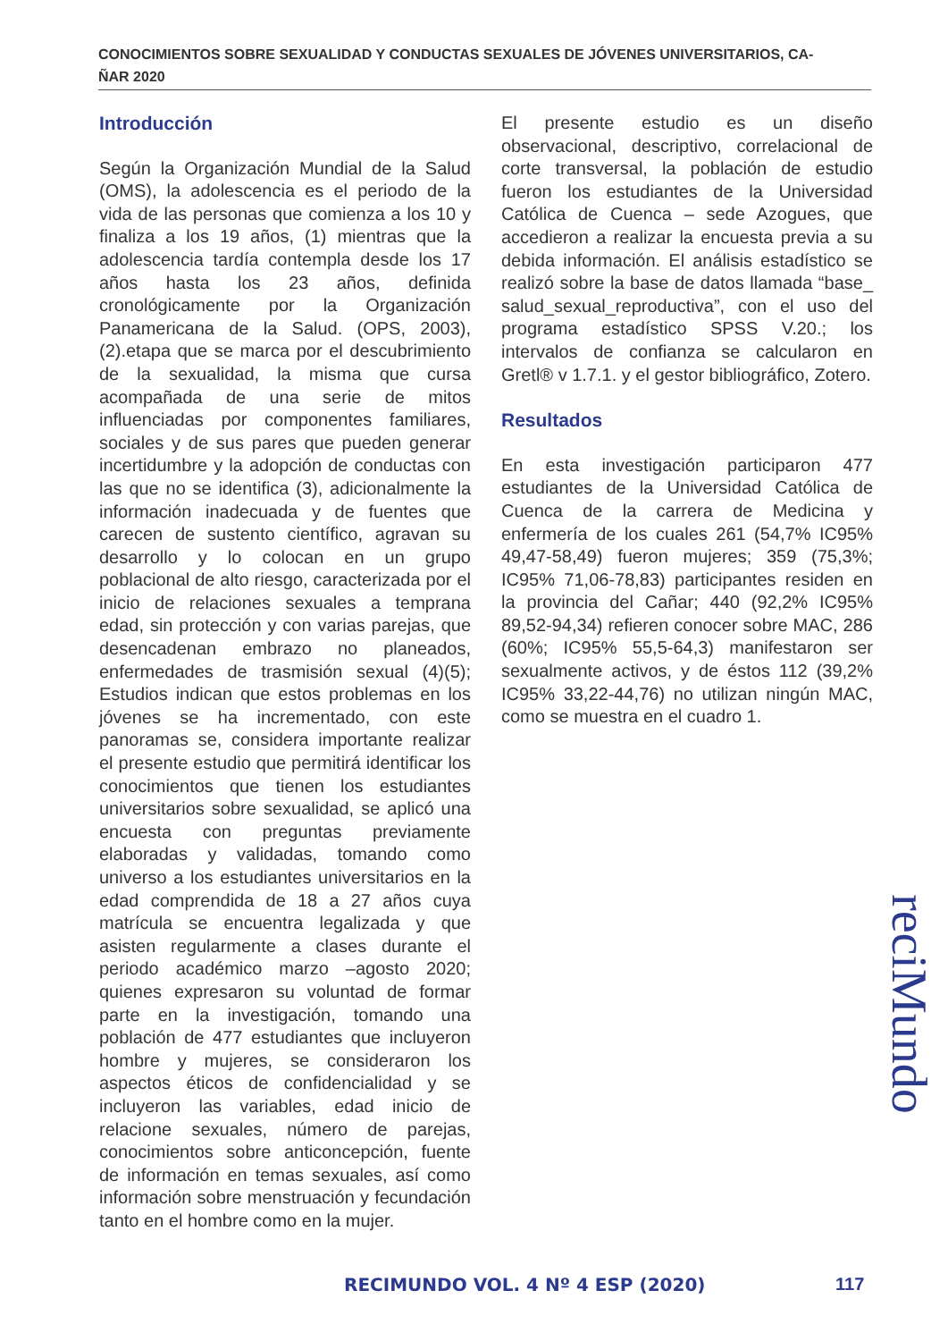CONOCIMIENTOS SOBRE SEXUALIDAD Y CONDUCTAS SEXUALES DE JÓVENES UNIVERSITARIOS, CA-
ÑAR 2020
Introducción
Según la Organización Mundial de la Salud (OMS), la adolescencia es el periodo de la vida de las personas que comienza a los 10 y finaliza a los 19 años, (1) mientras que la adolescencia tardía contempla desde los 17 años hasta los 23 años, definida cronológicamente por la Organización Panamericana de la Salud. (OPS, 2003),(2).etapa que se marca por el descubrimiento de la sexualidad, la misma que cursa acompañada de una serie de mitos influenciadas por componentes familiares, sociales y de sus pares que pueden generar incertidumbre y la adopción de conductas con las que no se identifica (3), adicionalmente la información inadecuada y de fuentes que carecen de sustento científico, agravan su desarrollo y lo colocan en un grupo poblacional de alto riesgo, caracterizada por el inicio de relaciones sexuales a temprana edad, sin protección y con varias parejas, que desencadenan embrazo no planeados, enfermedades de trasmisión sexual (4)(5); Estudios indican que estos problemas en los jóvenes se ha incrementado, con este panoramas se, considera importante realizar el presente estudio que permitirá identificar los conocimientos que tienen los estudiantes universitarios sobre sexualidad, se aplicó una encuesta con preguntas previamente elaboradas y validadas, tomando como universo a los estudiantes universitarios en la edad comprendida de 18 a 27 años cuya matrícula se encuentra legalizada y que asisten regularmente a clases durante el periodo académico marzo –agosto 2020; quienes expresaron su voluntad de formar parte en la investigación, tomando una población de 477 estudiantes que incluyeron hombre y mujeres, se consideraron los aspectos éticos de confidencialidad y se incluyeron las variables, edad inicio de relacione sexuales, número de parejas, conocimientos sobre anticoncepción, fuente de información en temas sexuales, así como información sobre menstruación y fecundación tanto en el hombre como en la mujer.
El presente estudio es un diseño observacional, descriptivo, correlacional de corte transversal, la población de estudio fueron los estudiantes de la Universidad Católica de Cuenca – sede Azogues, que accedieron a realizar la encuesta previa a su debida información. El análisis estadístico se realizó sobre la base de datos llamada “base_ salud_sexual_reproductiva”, con el uso del programa estadístico SPSS V.20.; los intervalos de confianza se calcularon en Gretl® v 1.7.1. y el gestor bibliográfico, Zotero.
Resultados
En esta investigación participaron 477 estudiantes de la Universidad Católica de Cuenca de la carrera de Medicina y enfermería de los cuales 261 (54,7% IC95% 49,47-58,49) fueron mujeres; 359 (75,3%; IC95% 71,06-78,83) participantes residen en la provincia del Cañar; 440 (92,2% IC95% 89,52-94,34) refieren conocer sobre MAC, 286 (60%; IC95% 55,5-64,3) manifestaron ser sexualmente activos, y de éstos 112 (39,2% IC95% 33,22-44,76) no utilizan ningún MAC, como se muestra en el cuadro 1.
reciMundo
RECIMUNDO VOL. 4 Nº 4 ESP (2020)
117